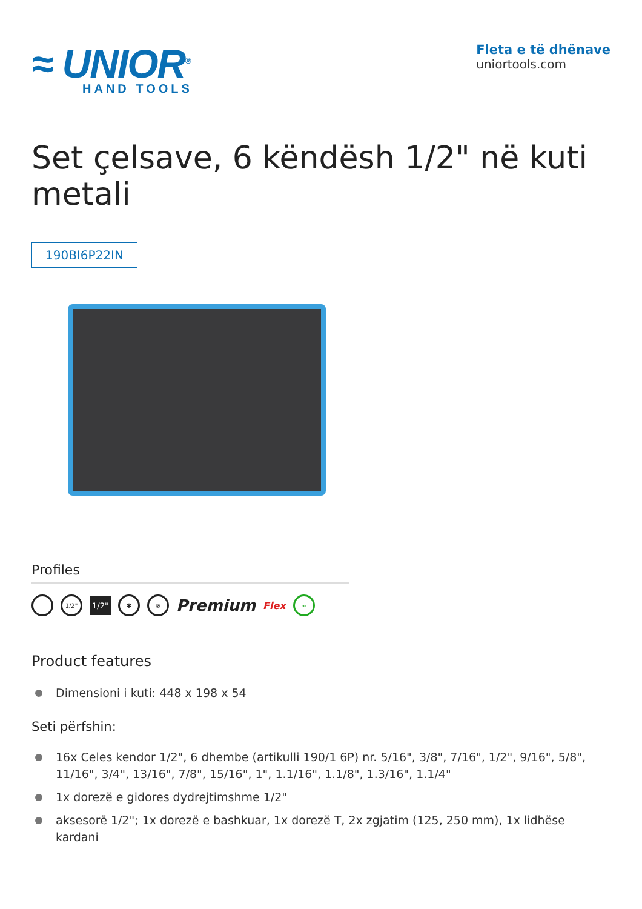≈ UNIOR<sup>®</sup>
HAND TOOLS
Fleta e të dhënave
uniortools.com
Set çelsave, 6 këndësh 1/2" në kuti metali
190BI6P22IN
Profiles
1/2"
1/2"
✱ ⊘
Premium Flex
∞
Product features
Dimensioni i kuti: 448 x 198 x 54
Seti përfshin:
16x Celes kendor 1/2", 6 dhembe (artikulli 190/1 6P) nr. 5/16", 3/8", 7/16", 1/2", 9/16", 5/8", 11/16", 3/4", 13/16", 7/8", 15/16", 1", 1.1/16", 1.1/8", 1.3/16", 1.1/4"
1x dorezë e gidores dydrejtimshme 1/2"
aksesorë 1/2"; 1x dorezë e bashkuar, 1x dorezë T, 2x zgjatim (125, 250 mm), 1x lidhëse kardani